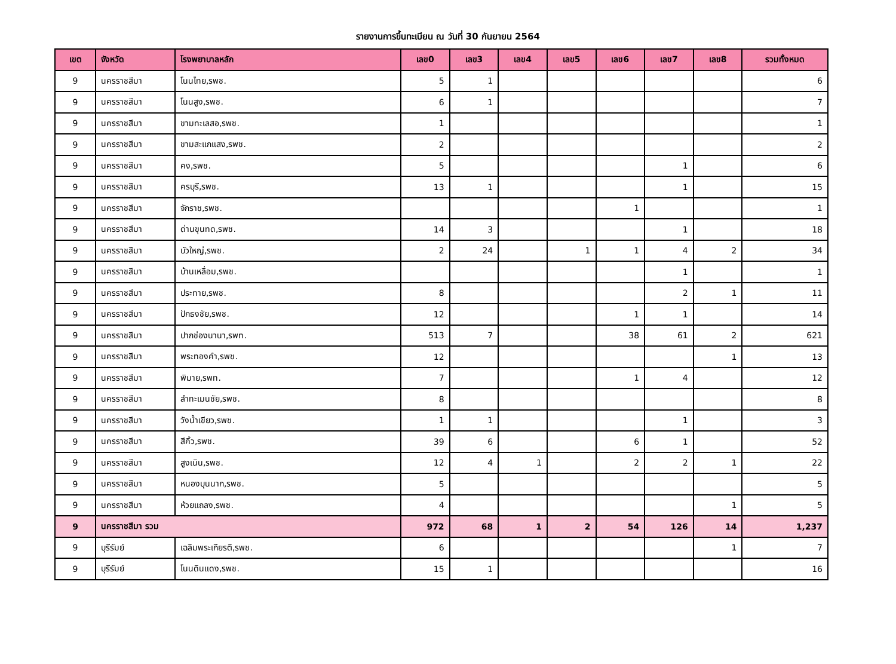รายงานการขึ้นทะเบียน ณ วันที่ 30 กันยายน 2564
| เขต | จังหวัด | โรงพยาบาลหลัก | เลข0 | เลข3 | เลข4 | เลข5 | เลข6 | เลข7 | เลข8 | รวมทั้งหมด |
| --- | --- | --- | --- | --- | --- | --- | --- | --- | --- | --- |
| 9 | นครราชสีมา | โนนไทย,รพช. | 5 | 1 | | | | | | 6 |
| 9 | นครราชสีมา | โนนสูง,รพช. | 6 | 1 | | | | | | 7 |
| 9 | นครราชสีมา | ขามทะเลสอ,รพช. | 1 | | | | | | | 1 |
| 9 | นครราชสีมา | ขามสะแกแสง,รพช. | 2 | | | | | | | 2 |
| 9 | นครราชสีมา | คง,รพช. | 5 | | | | | 1 | | 6 |
| 9 | นครราชสีมา | ครบุรี,รพช. | 13 | 1 | | | | 1 | | 15 |
| 9 | นครราชสีมา | จักราช,รพช. | | | | | 1 | | | 1 |
| 9 | นครราชสีมา | ด่านขุนทด,รพช. | 14 | 3 | | | | 1 | | 18 |
| 9 | นครราชสีมา | บัวใหญ่,รพช. | 2 | 24 | | 1 | 1 | 4 | 2 | 34 |
| 9 | นครราชสีมา | บ้านเหลื่อม,รพช. | | | | | | 1 | | 1 |
| 9 | นครราชสีมา | ประทาย,รพช. | 8 | | | | | 2 | 1 | 11 |
| 9 | นครราชสีมา | ปักธงชัย,รพช. | 12 | | | | 1 | 1 | | 14 |
| 9 | นครราชสีมา | ปากช่องนานา,รพท. | 513 | 7 | | | 38 | 61 | 2 | 621 |
| 9 | นครราชสีมา | พระทองคำ,รพช. | 12 | | | | | | 1 | 13 |
| 9 | นครราชสีมา | พิมาย,รพท. | 7 | | | | 1 | 4 | | 12 |
| 9 | นครราชสีมา | ลำทะเมนชัย,รพช. | 8 | | | | | | | 8 |
| 9 | นครราชสีมา | วังน้ำเขียว,รพช. | 1 | 1 | | | | 1 | | 3 |
| 9 | นครราชสีมา | สีคิ้ว,รพช. | 39 | 6 | | | 6 | 1 | | 52 |
| 9 | นครราชสีมา | สูงเนิน,รพช. | 12 | 4 | 1 | | 2 | 2 | 1 | 22 |
| 9 | นครราชสีมา | หนองบุนนาก,รพช. | 5 | | | | | | | 5 |
| 9 | นครราชสีมา | ห้วยแถลง,รพช. | 4 | | | | | | 1 | 5 |
| 9 | นครราชสีมา รวม | | 972 | 68 | 1 | 2 | 54 | 126 | 14 | 1,237 |
| 9 | บุรีรัมย์ | เฉลิมพระเกียรติ,รพช. | 6 | | | | | | 1 | 7 |
| 9 | บุรีรัมย์ | โนนดินแดง,รพช. | 15 | 1 | | | | | | 16 |